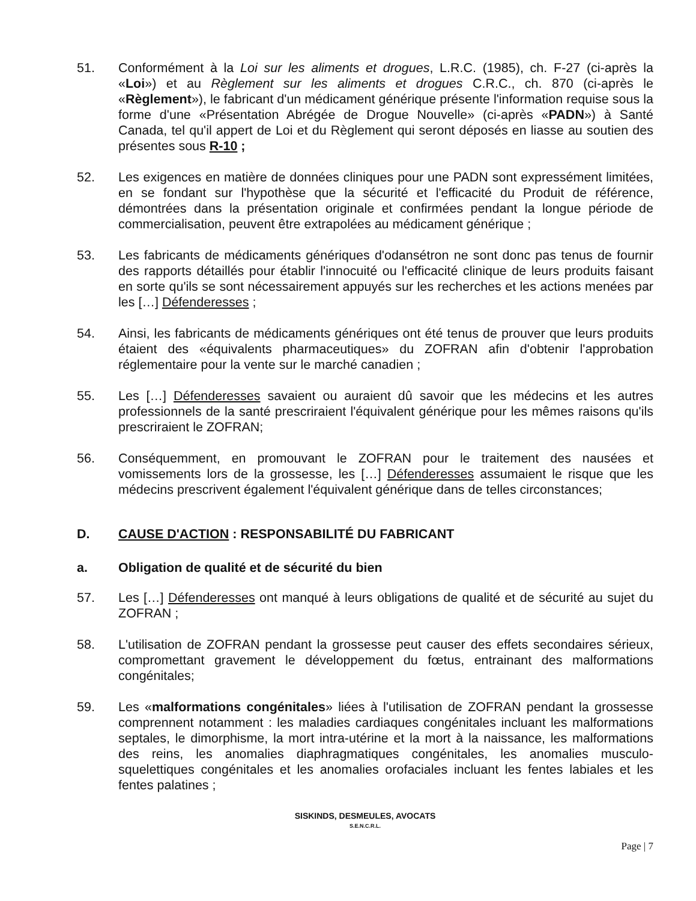51. Conformément à la Loi sur les aliments et drogues, L.R.C. (1985), ch. F-27 (ci-après la «Loi») et au Règlement sur les aliments et drogues C.R.C., ch. 870 (ci-après le «Règlement»), le fabricant d'un médicament générique présente l'information requise sous la forme d'une «Présentation Abrégée de Drogue Nouvelle» (ci-après «PADN») à Santé Canada, tel qu'il appert de Loi et du Règlement qui seront déposés en liasse au soutien des présentes sous R-10 ;
52. Les exigences en matière de données cliniques pour une PADN sont expressément limitées, en se fondant sur l'hypothèse que la sécurité et l'efficacité du Produit de référence, démontrées dans la présentation originale et confirmées pendant la longue période de commercialisation, peuvent être extrapolées au médicament générique ;
53. Les fabricants de médicaments génériques d'odansétron ne sont donc pas tenus de fournir des rapports détaillés pour établir l'innocuité ou l'efficacité clinique de leurs produits faisant en sorte qu'ils se sont nécessairement appuyés sur les recherches et les actions menées par les […] Défenderesses ;
54. Ainsi, les fabricants de médicaments génériques ont été tenus de prouver que leurs produits étaient des «équivalents pharmaceutiques» du ZOFRAN afin d'obtenir l'approbation réglementaire pour la vente sur le marché canadien ;
55. Les […] Défenderesses savaient ou auraient dû savoir que les médecins et les autres professionnels de la santé prescriraient l'équivalent générique pour les mêmes raisons qu'ils prescriraient le ZOFRAN;
56. Conséquemment, en promouvant le ZOFRAN pour le traitement des nausées et vomissements lors de la grossesse, les […] Défenderesses assumaient le risque que les médecins prescrivent également l'équivalent générique dans de telles circonstances;
D. CAUSE D'ACTION : RESPONSABILITÉ DU FABRICANT
a. Obligation de qualité et de sécurité du bien
57. Les […] Défenderesses ont manqué à leurs obligations de qualité et de sécurité au sujet du ZOFRAN ;
58. L'utilisation de ZOFRAN pendant la grossesse peut causer des effets secondaires sérieux, compromettant gravement le développement du fœtus, entrainant des malformations congénitales;
59. Les «malformations congénitales» liées à l'utilisation de ZOFRAN pendant la grossesse comprennent notamment : les maladies cardiaques congénitales incluant les malformations septales, le dimorphisme, la mort intra-utérine et la mort à la naissance, les malformations des reins, les anomalies diaphragmatiques congénitales, les anomalies musculo-squelettiques congénitales et les anomalies orofaciales incluant les fentes labiales et les fentes palatines ;
SISKINDS, DESMEULES, AVOCATS
S.E.N.C.R.L.
Page | 7